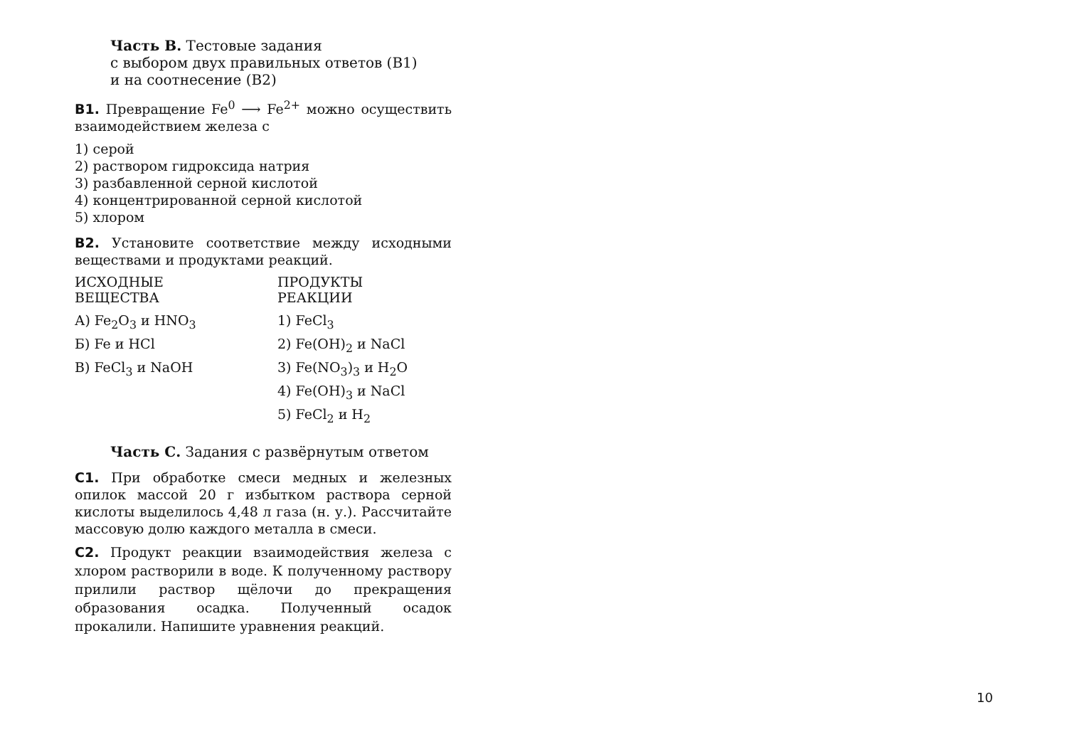Часть В. Тестовые задания
с выбором двух правильных ответов (В1)
и на соотнесение (В2)
В1. Превращение Fe<sup>0</sup> ⟶ Fe<sup>2+</sup> можно осуществить взаимодействием железа с
1) серой
2) раствором гидроксида натрия
3) разбавленной серной кислотой
4) концентрированной серной кислотой
5) хлором
В2. Установите соответствие между исходными веществами и продуктами реакций.
| ИСХОДНЫЕ ВЕЩЕСТВА | ПРОДУКТЫ РЕАКЦИИ |
| --- | --- |
| А) Fe<sub>2</sub>O<sub>3</sub> и HNO<sub>3</sub> | 1) FeCl<sub>3</sub> |
| Б) Fe и HCl | 2) Fe(OH)<sub>2</sub> и NaCl |
| В) FeCl<sub>3</sub> и NaOH | 3) Fe(NO<sub>3</sub>)<sub>3</sub> и H<sub>2</sub>O |
| | 4) Fe(OH)<sub>3</sub> и NaCl |
| | 5) FeCl<sub>2</sub> и H<sub>2</sub> |
Часть С. Задания с развёрнутым ответом
С1. При обработке смеси медных и железных опилок массой 20 г избытком раствора серной кислоты выделилось 4,48 л газа (н. у.). Рассчитайте массовую долю каждого металла в смеси.
С2. Продукт реакции взаимодействия железа с хлором растворили в воде. К полученному раствору прилили раствор щёлочи до прекращения образования осадка. Полученный осадок прокалили. Напишите уравнения реакций.
10